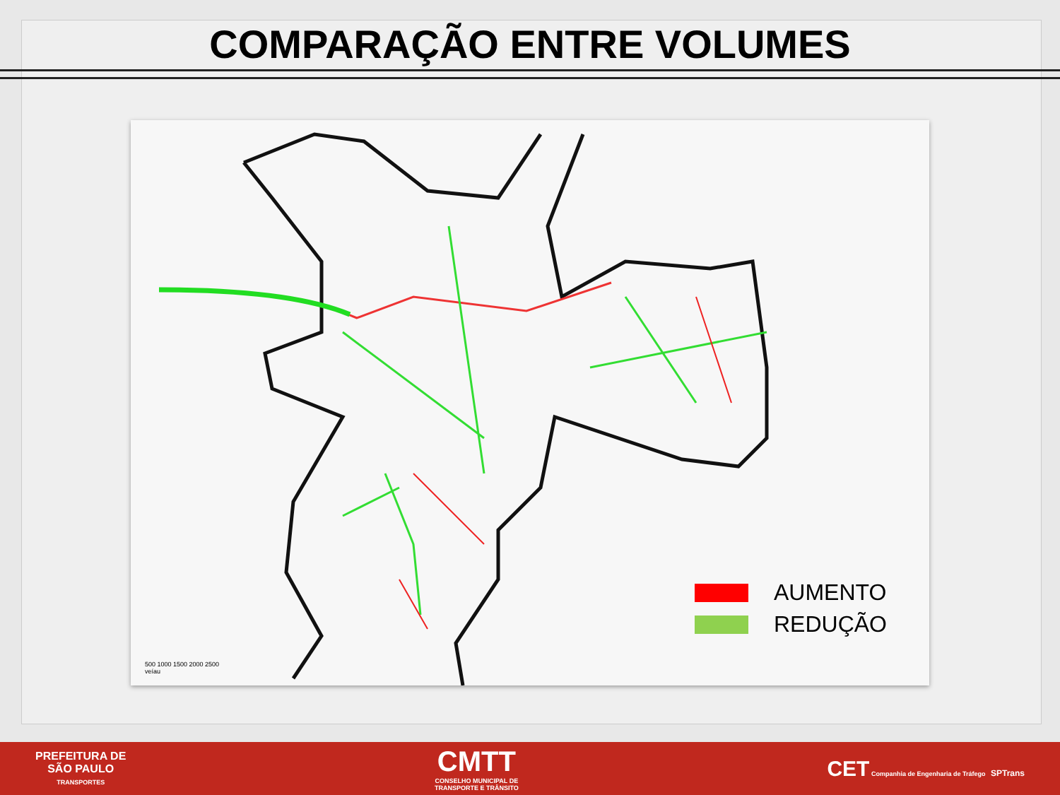COMPARAÇÃO ENTRE VOLUMES
AUMENTO
REDUÇÃO
500 1000 1500 2000 2500
veíau
PREFEITURA DE
SÃO PAULO
TRANSPORTES
CMTT
CONSELHO MUNICIPAL DE
TRANSPORTE E TRÂNSITO
CET Companhia de Engenharia de Tráfego SPTrans